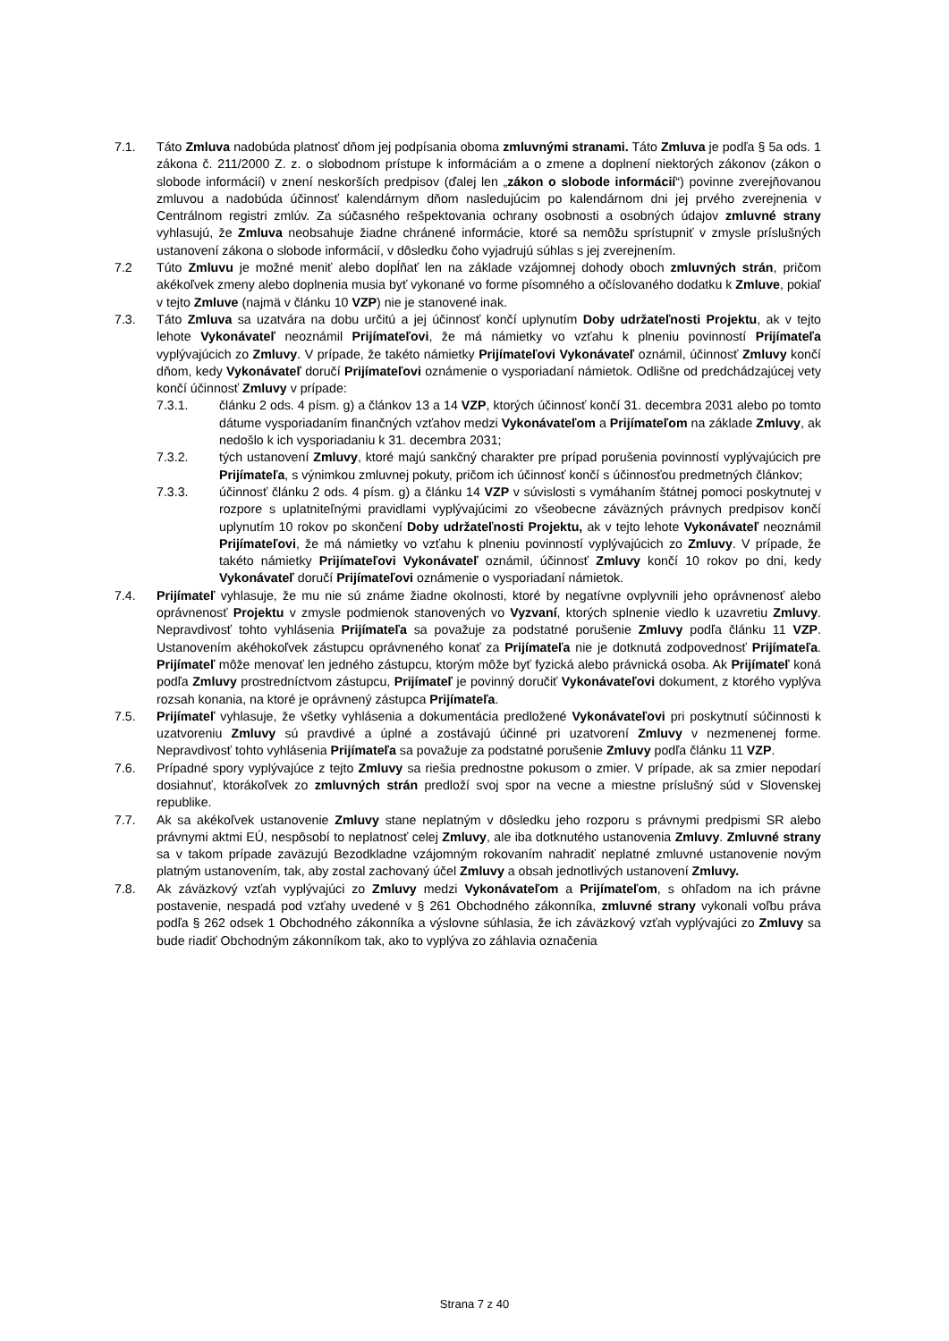7.1. Táto Zmluva nadobúda platnosť dňom jej podpísania oboma zmluvnými stranami. Táto Zmluva je podľa § 5a ods. 1 zákona č. 211/2000 Z. z. o slobodnom prístupe k informáciám a o zmene a doplnení niektorých zákonov (zákon o slobode informácií) v znení neskorších predpisov (ďalej len „zákon o slobode informácií“) povinne zverejňovanou zmluvou a nadobúda účinnosť kalendárnym dňom nasledujúcim po kalendárnom dni jej prvého zverejnenia v Centrálnom registri zmlúv. Za súčasného rešpektovania ochrany osobnosti a osobných údajov zmluvné strany vyhlasujú, že Zmluva neobsahuje žiadne chránené informácie, ktoré sa nemôžu sprístupniť v zmysle príslušných ustanovení zákona o slobode informácií, v dôsledku čoho vyjadrujú súhlas s jej zverejnením.
7.2 Túto Zmluvu je možné meniť alebo dopĺňať len na základe vzájomnej dohody oboch zmluvných strán, pričom akékoľvek zmeny alebo doplnenia musia byť vykonané vo forme písomného a očíslovaného dodatku k Zmluve, pokiaľ v tejto Zmluve (najmä v článku 10 VZP) nie je stanovené inak.
7.3. Táto Zmluva sa uzatvára na dobu určitú a jej účinnosť končí uplynutím Doby udržateľnosti Projektu, ak v tejto lehote Vykonávateľ neoznámil Prijímateľovi, že má námietky vo vzťahu k plneniu povinností Prijímateľa vyplývajúcich zo Zmluvy. V prípade, že takéto námietky Prijímateľovi Vykonávateľ oznámil, účinnosť Zmluvy končí dňom, kedy Vykonávateľ doručí Prijímateľovi oznámenie o vysporiadaní námietok. Odlišne od predchádzajúcej vety končí účinnosť Zmluvy v prípade:
7.3.1. článku 2 ods. 4 písm. g) a článkov 13 a 14 VZP, ktorých účinnosť končí 31. decembra 2031 alebo po tomto dátume vysporiadaním finančných vzťahov medzi Vykonávateľom a Prijímateľom na základe Zmluvy, ak nedošlo k ich vysporiadaniu k 31. decembra 2031;
7.3.2. tých ustanovení Zmluvy, ktoré majú sankčný charakter pre prípad porušenia povinností vyplývajúcich pre Prijímateľa, s výnimkou zmluvnej pokuty, pričom ich účinnosť končí s účinnosťou predmetných článkov;
7.3.3. účinnosť článku 2 ods. 4 písm. g) a článku 14 VZP v súvislosti s vymáhaním štátnej pomoci poskytnutej v rozpore s uplatniteľnými pravidlami vyplývajúcimi zo všeobecne záväzných právnych predpisov končí uplynutím 10 rokov po skončení Doby udržateľnosti Projektu, ak v tejto lehote Vykonávateľ neoznámil Prijímateľovi, že má námietky vo vzťahu k plneniu povinností vyplývajúcich zo Zmluvy. V prípade, že takéto námietky Prijímateľovi Vykonávateľ oznámil, účinnosť Zmluvy končí 10 rokov po dni, kedy Vykonávateľ doručí Prijímateľovi oznámenie o vysporiadaní námietok.
7.4. Prijímateľ vyhlasuje, že mu nie sú známe žiadne okolnosti, ktoré by negatívne ovplyvnili jeho oprávnenosť alebo oprávnenosť Projektu v zmysle podmienok stanovených vo Vyzvaní, ktorých splnenie viedlo k uzavretiu Zmluvy. Nepravdivosť tohto vyhlásenia Prijímateľa sa považuje za podstatné porušenie Zmluvy podľa článku 11 VZP. Ustanovením akéhokoľvek zástupcu oprávneného konať za Prijímateľa nie je dotknutá zodpovednosť Prijímateľa. Prijímateľ môže menovať len jedného zástupcu, ktorým môže byť fyzická alebo právnická osoba. Ak Prijímateľ koná podľa Zmluvy prostredníctvom zástupcu, Prijímateľ je povinný doručiť Vykonávateľovi dokument, z ktorého vyplýva rozsah konania, na ktoré je oprávnený zástupca Prijímateľa.
7.5. Prijímateľ vyhlasuje, že všetky vyhlásenia a dokumentácia predložené Vykonávateľovi pri poskytnutí súčinnosti k uzatvoreniu Zmluvy sú pravdivé a úplné a zostávajú účinné pri uzatvorení Zmluvy v nezmenenej forme. Nepravdivosť tohto vyhlásenia Prijímateľa sa považuje za podstatné porušenie Zmluvy podľa článku 11 VZP.
7.6. Prípadné spory vyplývajúce z tejto Zmluvy sa riešia prednostne pokusom o zmier. V prípade, ak sa zmier nepodarí dosiahnuť, ktorákoľvek zo zmluvných strán predloží svoj spor na vecne a miestne príslušný súd v Slovenskej republike.
7.7. Ak sa akékoľvek ustanovenie Zmluvy stane neplatným v dôsledku jeho rozporu s právnymi predpismi SR alebo právnymi aktmi EÚ, nespôsobí to neplatnosť celej Zmluvy, ale iba dotknutého ustanovenia Zmluvy. Zmluvné strany sa v takom prípade zaväzujú Bezodkladne vzájomným rokovaním nahradiť neplatné zmluvné ustanovenie novým platným ustanovením, tak, aby zostal zachovaný účel Zmluvy a obsah jednotlivých ustanovení Zmluvy.
7.8. Ak záväzkový vzťah vyplývajúci zo Zmluvy medzi Vykonávateľom a Prijímateľom, s ohľadom na ich právne postavenie, nespadá pod vzťahy uvedené v § 261 Obchodného zákonníka, zmluvné strany vykonali voľbu práva podľa § 262 odsek 1 Obchodného zákonníka a výslovne súhlasia, že ich záväzkový vzťah vyplývajúci zo Zmluvy sa bude riadiť Obchodným zákonníkom tak, ako to vyplýva zo záhlavia označenia
Strana 7 z 40